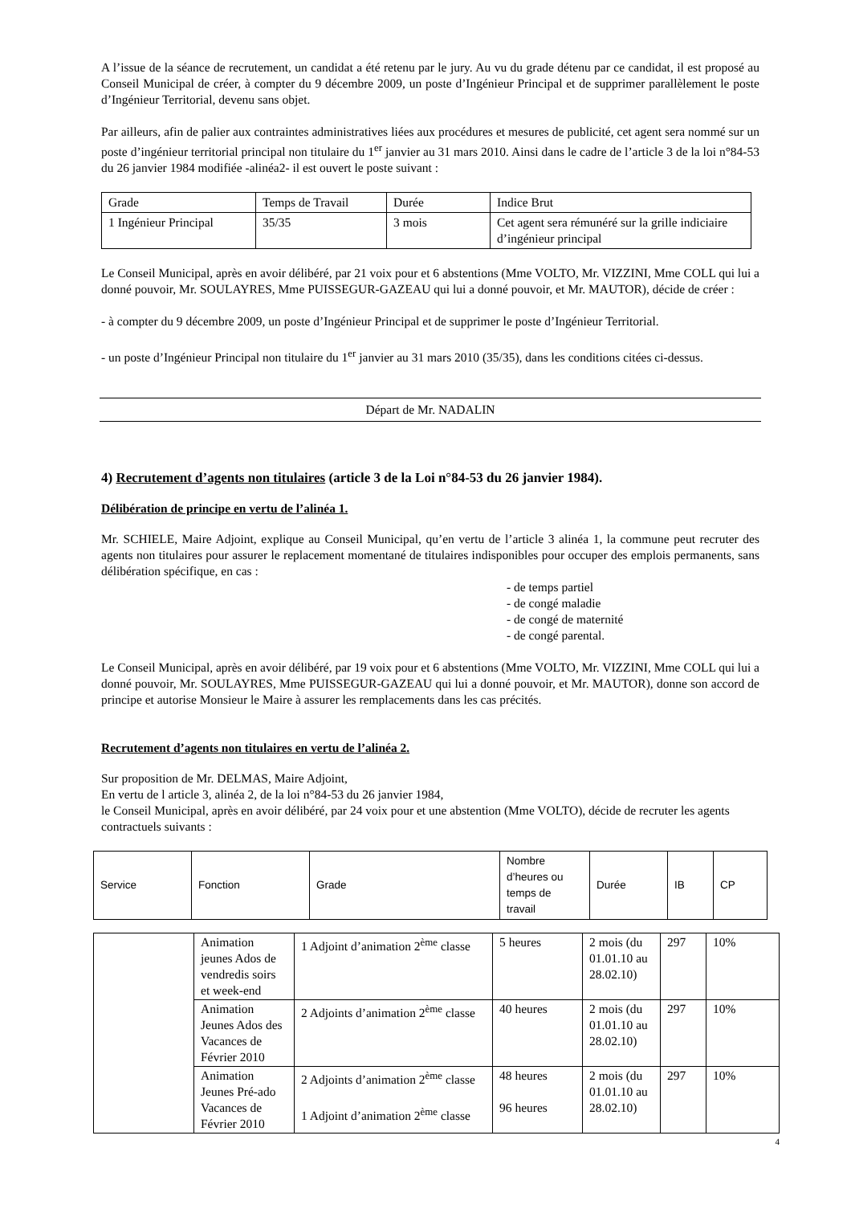A l’issue de la séance de recrutement, un candidat a été retenu par le jury. Au vu du grade détenu par ce candidat, il est proposé au Conseil Municipal de créer, à compter du 9 décembre 2009, un poste d’Ingénieur Principal et de supprimer parallèlement le poste d’Ingénieur Territorial, devenu sans objet.
Par ailleurs, afin de palier aux contraintes administratives liées aux procédures et mesures de publicité, cet agent sera nommé sur un poste d’ingénieur territorial principal non titulaire du 1<sup>er</sup> janvier au 31 mars 2010. Ainsi dans le cadre de l’article 3 de la loi n°84-53 du 26 janvier 1984 modifiée -alinéa2- il est ouvert le poste suivant :
| Grade | Temps de Travail | Durée | Indice Brut |
| 1 Ingénieur Principal | 35/35 | 3 mois | Cet agent sera rémunéré sur la grille indiciaire d’ingénieur principal |
Le Conseil Municipal, après en avoir délibéré, par 21 voix pour et 6 abstentions (Mme VOLTO, Mr. VIZZINI, Mme COLL qui lui a donné pouvoir, Mr. SOULAYRES, Mme PUISSEGUR-GAZEAU qui lui a donné pouvoir, et Mr. MAUTOR), décide de créer :
- à compter du 9 décembre 2009, un poste d’Ingénieur Principal et de supprimer le poste d’Ingénieur Territorial.
- un poste d’Ingénieur Principal non titulaire du 1<sup>er</sup> janvier au 31 mars 2010 (35/35), dans les conditions citées ci-dessus.
Départ de Mr. NADALIN
4) Recrutement d’agents non titulaires (article 3 de la Loi n°84-53 du 26 janvier 1984).
Délibération de principe en vertu de l’alinéa 1.
Mr. SCHIELE, Maire Adjoint, explique au Conseil Municipal, qu’en vertu de l’article 3 alinéa 1, la commune peut recruter des agents non titulaires pour assurer le replacement momentané de titulaires indisponibles pour occuper des emplois permanents, sans délibération spécifique, en cas :
- de temps partiel
- de congé maladie
- de congé de maternité
- de congé parental.
Le Conseil Municipal, après en avoir délibéré, par 19 voix pour et 6 abstentions (Mme VOLTO, Mr. VIZZINI, Mme COLL qui lui a donné pouvoir, Mr. SOULAYRES, Mme PUISSEGUR-GAZEAU qui lui a donné pouvoir, et Mr. MAUTOR), donne son accord de principe et autorise Monsieur le Maire à assurer les remplacements dans les cas précités.
Recrutement d’agents non titulaires en vertu de l’alinéa 2.
Sur proposition de Mr. DELMAS, Maire Adjoint,
En vertu de l article 3, alinéa 2, de la loi n°84-53 du 26 janvier 1984,
le Conseil Municipal, après en avoir délibéré, par 24 voix pour et une abstention (Mme VOLTO), décide de recruter les agents contractuels suivants :
| Service | Fonction | Grade | Nombre d’heures ou temps de travail | Durée | IB | CP |
| | Animation jeunes Ados de vendredis soirs et week-end | 1 Adjoint d’animation 2<sup>ème</sup> classe | 5 heures | 2 mois (du 01.01.10 au 28.02.10) | 297 | 10% |
| | Animation Jeunes Ados des Vacances de Février 2010 | 2 Adjoints d’animation 2<sup>ème</sup> classe | 40 heures | 2 mois (du 01.01.10 au 28.02.10) | 297 | 10% |
| | Animation Jeunes Pré-ado Vacances de Février 2010 | 2 Adjoints d’animation 2<sup>ème</sup> classe 1 Adjoint d’animation 2<sup>ème</sup> classe | 48 heures 96 heures | 2 mois (du 01.01.10 au 28.02.10) | 297 | 10% |
4